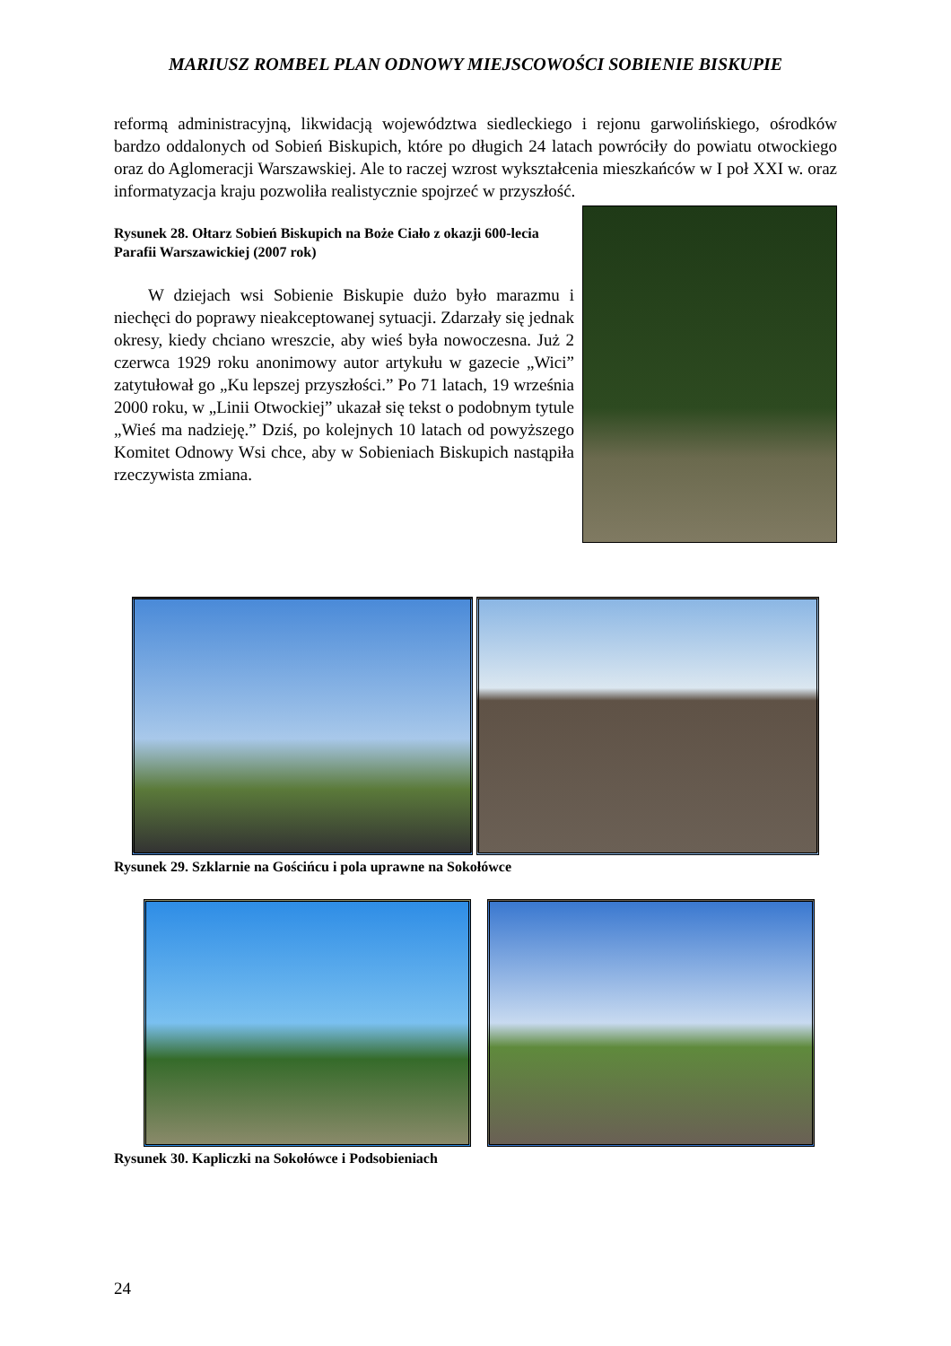MARIUSZ ROMBEL PLAN ODNOWY MIEJSCOWOŚCI SOBIENIE BISKUPIE
reformą administracyjną, likwidacją województwa siedleckiego i rejonu garwolińskiego, ośrodków bardzo oddalonych od Sobień Biskupich, które po długich 24 latach powróciły do powiatu otwockiego oraz do Aglomeracji Warszawskiej. Ale to raczej wzrost wykształcenia mieszkańców w I poł XXI w. oraz informatyzacja kraju pozwoliła realistycznie spojrzeć w przyszłość.
Rysunek 28. Ołtarz Sobień Biskupich na Boże Ciało z okazji 600-lecia Parafii Warszawickiej (2007 rok)
W dziejach wsi Sobienie Biskupie dużo było marazmu i niechęci do poprawy nieakceptowanej sytuacji. Zdarzały się jednak okresy, kiedy chciano wreszcie, aby wieś była nowoczesna. Już 2 czerwca 1929 roku anonimowy autor artykułu w gazecie „Wici” zatytułował go „Ku lepszej przyszłości.” Po 71 latach, 19 września 2000 roku, w „Linii Otwockiej” ukazał się tekst o podobnym tytule „Wieś ma nadzieję.” Dziś, po kolejnych 10 latach od powyższego Komitet Odnowy Wsi chce, aby w Sobieniach Biskupich nastąpiła rzeczywista zmiana.
Rysunek 29. Szklarnie na Gościńcu i pola uprawne na Sokołówce
Rysunek 30. Kapliczki na Sokołówce i Podsobieniach
24